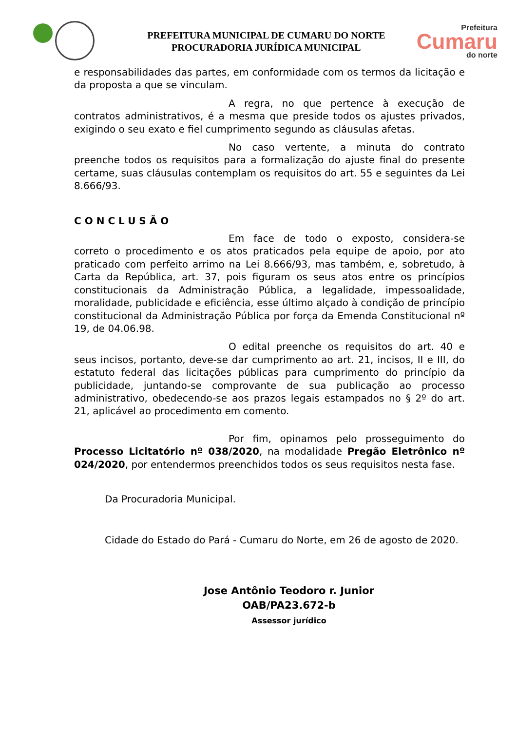PREFEITURA MUNICIPAL DE CUMARU DO NORTE
PROCURADORIA JURÍDICA MUNICIPAL
Prefeitura
Cumaru
do norte
e responsabilidades das partes, em conformidade com os termos da licitação e da proposta a que se vinculam.
A regra, no que pertence à execução de contratos administrativos, é a mesma que preside todos os ajustes privados, exigindo o seu exato e fiel cumprimento segundo as cláusulas afetas.
No caso vertente, a minuta do contrato preenche todos os requisitos para a formalização do ajuste final do presente certame, suas cláusulas contemplam os requisitos do art. 55 e seguintes da Lei 8.666/93.
CONCLUSÃO
Em face de todo o exposto, considera-se correto o procedimento e os atos praticados pela equipe de apoio, por ato praticado com perfeito arrimo na Lei 8.666/93, mas também, e, sobretudo, à Carta da República, art. 37, pois figuram os seus atos entre os princípios constitucionais da Administração Pública, a legalidade, impessoalidade, moralidade, publicidade e eficiência, esse último alçado à condição de princípio constitucional da Administração Pública por força da Emenda Constitucional nº 19, de 04.06.98.
O edital preenche os requisitos do art. 40 e seus incisos, portanto, deve-se dar cumprimento ao art. 21, incisos, II e III, do estatuto federal das licitações públicas para cumprimento do princípio da publicidade, juntando-se comprovante de sua publicação ao processo administrativo, obedecendo-se aos prazos legais estampados no § 2º do art. 21, aplicável ao procedimento em comento.
Por fim, opinamos pelo prosseguimento do Processo Licitatório nº 038/2020, na modalidade Pregão Eletrônico nº 024/2020, por entendermos preenchidos todos os seus requisitos nesta fase.
Da Procuradoria Municipal.
Cidade do Estado do Pará - Cumaru do Norte, em 26 de agosto de 2020.
Jose Antônio Teodoro r. Junior
OAB/PA23.672-b
Assessor jurídico